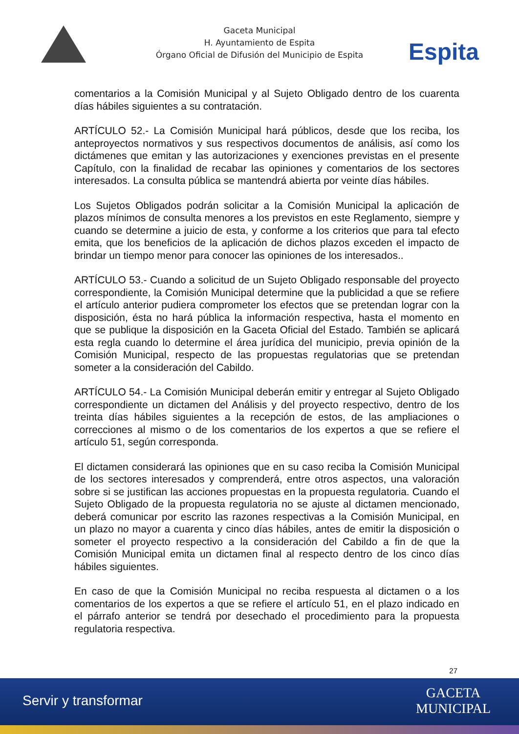Gaceta Municipal
H. Ayuntamiento de Espita
Órgano Oficial de Difusión del Municipio de Espita
Espita
comentarios a la Comisión Municipal y al Sujeto Obligado dentro de los cuarenta días hábiles siguientes a su contratación.
ARTÍCULO 52.- La Comisión Municipal hará públicos, desde que los reciba, los anteproyectos normativos y sus respectivos documentos de análisis, así como los dictámenes que emitan y las autorizaciones y exenciones previstas en el presente Capítulo, con la finalidad de recabar las opiniones y comentarios de los sectores interesados. La consulta pública se mantendrá abierta por veinte días hábiles.
Los Sujetos Obligados podrán solicitar a la Comisión Municipal la aplicación de plazos mínimos de consulta menores a los previstos en este Reglamento, siempre y cuando se determine a juicio de esta, y conforme a los criterios que para tal efecto emita, que los beneficios de la aplicación de dichos plazos exceden el impacto de brindar un tiempo menor para conocer las opiniones de los interesados..
ARTÍCULO 53.- Cuando a solicitud de un Sujeto Obligado responsable del proyecto correspondiente, la Comisión Municipal determine que la publicidad a que se refiere el artículo anterior pudiera comprometer los efectos que se pretendan lograr con la disposición, ésta no hará pública la información respectiva, hasta el momento en que se publique la disposición en la Gaceta Oficial del Estado. También se aplicará esta regla cuando lo determine el área jurídica del municipio, previa opinión de la Comisión Municipal, respecto de las propuestas regulatorias que se pretendan someter a la consideración del Cabildo.
ARTÍCULO 54.- La Comisión Municipal deberán emitir y entregar al Sujeto Obligado correspondiente un dictamen del Análisis y del proyecto respectivo, dentro de los treinta días hábiles siguientes a la recepción de estos, de las ampliaciones o correcciones al mismo o de los comentarios de los expertos a que se refiere el artículo 51, según corresponda.
El dictamen considerará las opiniones que en su caso reciba la Comisión Municipal de los sectores interesados y comprenderá, entre otros aspectos, una valoración sobre si se justifican las acciones propuestas en la propuesta regulatoria. Cuando el Sujeto Obligado de la propuesta regulatoria no se ajuste al dictamen mencionado, deberá comunicar por escrito las razones respectivas a la Comisión Municipal, en un plazo no mayor a cuarenta y cinco días hábiles, antes de emitir la disposición o someter el proyecto respectivo a la consideración del Cabildo a fin de que la Comisión Municipal emita un dictamen final al respecto dentro de los cinco días hábiles siguientes.
En caso de que la Comisión Municipal no reciba respuesta al dictamen o a los comentarios de los expertos a que se refiere el artículo 51, en el plazo indicado en el párrafo anterior se tendrá por desechado el procedimiento para la propuesta regulatoria respectiva.
27
Servir y transformar
GACETA
MUNICIPAL